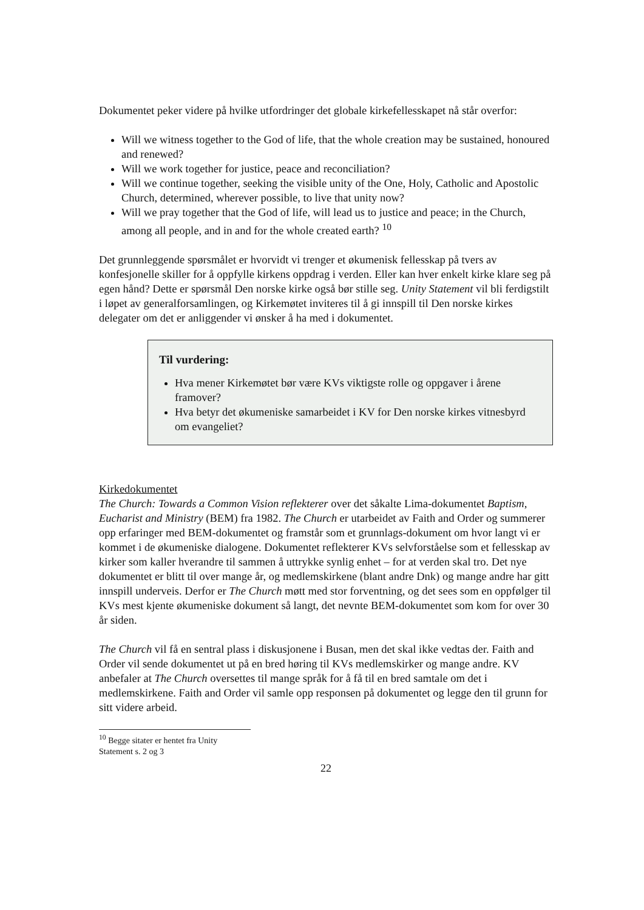Dokumentet peker videre på hvilke utfordringer det globale kirkefellesskapet nå står overfor:
Will we witness together to the God of life, that the whole creation may be sustained, honoured and renewed?
Will we work together for justice, peace and reconciliation?
Will we continue together, seeking the visible unity of the One, Holy, Catholic and Apostolic Church, determined, wherever possible, to live that unity now?
Will we pray together that the God of life, will lead us to justice and peace; in the Church, among all people, and in and for the whole created earth? <sup>10</sup>
Det grunnleggende spørsmålet er hvorvidt vi trenger et økumenisk fellesskap på tvers av konfesjonelle skiller for å oppfylle kirkens oppdrag i verden. Eller kan hver enkelt kirke klare seg på egen hånd? Dette er spørsmål Den norske kirke også bør stille seg. Unity Statement vil bli ferdigstilt i løpet av generalforsamlingen, og Kirkemøtet inviteres til å gi innspill til Den norske kirkes delegater om det er anliggender vi ønsker å ha med i dokumentet.
Til vurdering:
Hva mener Kirkemøtet bør være KVs viktigste rolle og oppgaver i årene framover?
Hva betyr det økumeniske samarbeidet i KV for Den norske kirkes vitnesbyrd om evangeliet?
Kirkedokumentet
The Church: Towards a Common Vision reflekterer over det såkalte Lima-dokumentet Baptism, Eucharist and Ministry (BEM) fra 1982. The Church er utarbeidet av Faith and Order og summerer opp erfaringer med BEM-dokumentet og framstår som et grunnlags-dokument om hvor langt vi er kommet i de økumeniske dialogene. Dokumentet reflekterer KVs selvforståelse som et fellesskap av kirker som kaller hverandre til sammen å uttrykke synlig enhet – for at verden skal tro. Det nye dokumentet er blitt til over mange år, og medlemskirkene (blant andre Dnk) og mange andre har gitt innspill underveis. Derfor er The Church møtt med stor forventning, og det sees som en oppfølger til KVs mest kjente økumeniske dokument så langt, det nevnte BEM-dokumentet som kom for over 30 år siden.
The Church vil få en sentral plass i diskusjonene i Busan, men det skal ikke vedtas der. Faith and Order vil sende dokumentet ut på en bred høring til KVs medlemskirker og mange andre. KV anbefaler at The Church oversettes til mange språk for å få til en bred samtale om det i medlemskirkene. Faith and Order vil samle opp responsen på dokumentet og legge den til grunn for sitt videre arbeid.
<sup>10</sup> Begge sitater er hentet fra Unity Statement s. 2 og 3
22